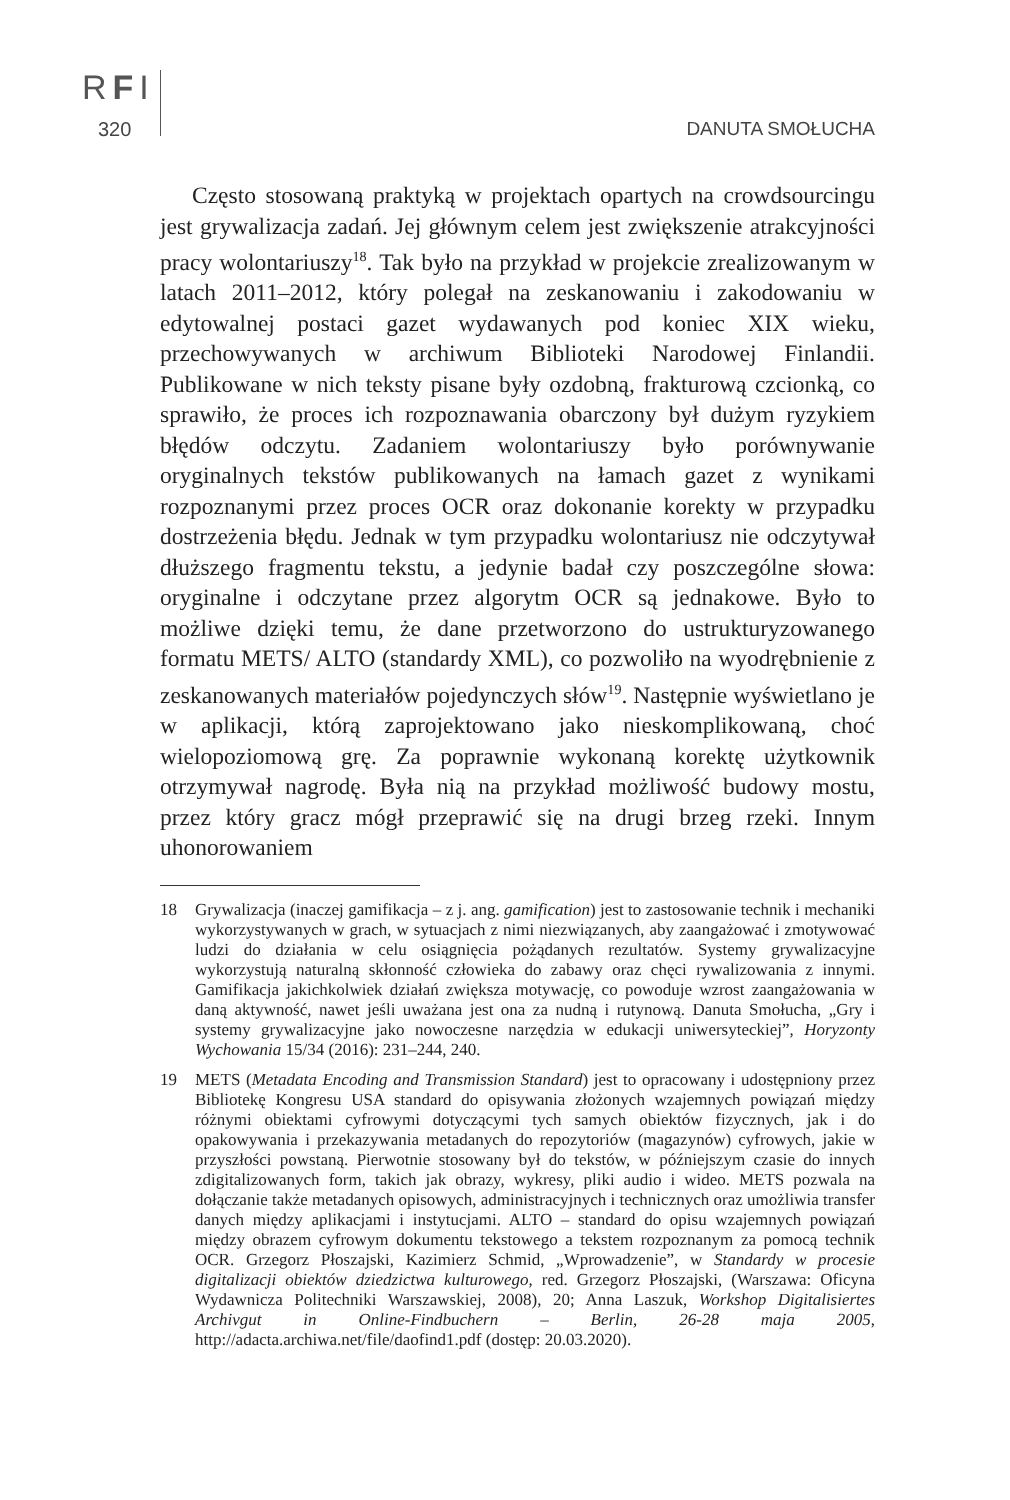RFI
320 DANUTA SMOŁUCHA
Często stosowaną praktyką w projektach opartych na crowdsourcingu jest grywalizacja zadań. Jej głównym celem jest zwiększenie atrakcyjności pracy wolontariuszy<sup>18</sup>. Tak było na przykład w projekcie zrealizowanym w latach 2011–2012, który polegał na zeskanowaniu i zakodowaniu w edytowalnej postaci gazet wydawanych pod koniec XIX wieku, przechowywanych w archiwum Biblioteki Narodowej Finlandii. Publikowane w nich teksty pisane były ozdobną, frakturową czcionką, co sprawiło, że proces ich rozpoznawania obarczony był dużym ryzykiem błędów odczytu. Zadaniem wolontariuszy było porównywanie oryginalnych tekstów publikowanych na łamach gazet z wynikami rozpoznanymi przez proces OCR oraz dokonanie korekty w przypadku dostrzeżenia błędu. Jednak w tym przypadku wolontariusz nie odczytywał dłuższego fragmentu tekstu, a jedynie badał czy poszczególne słowa: oryginalne i odczytane przez algorytm OCR są jednakowe. Było to możliwe dzięki temu, że dane przetworzono do ustrukturyzowanego formatu METS/ ALTO (standardy XML), co pozwoliło na wyodrębnienie z zeskanowanych materiałów pojedynczych słów<sup>19</sup>. Następnie wyświetlano je w aplikacji, którą zaprojektowano jako nieskomplikowaną, choć wielopoziomową grę. Za poprawnie wykonaną korektę użytkownik otrzymywał nagrodę. Była nią na przykład możliwość budowy mostu, przez który gracz mógł przeprawić się na drugi brzeg rzeki. Innym uhonorowaniem
18 Grywalizacja (inaczej gamifikacja – z j. ang. gamification) jest to zastosowanie technik i mechaniki wykorzystywanych w grach, w sytuacjach z nimi niezwiązanych, aby zaangażować i zmotywować ludzi do działania w celu osiągnięcia pożądanych rezultatów. Systemy grywalizacyjne wykorzystują naturalną skłonność człowieka do zabawy oraz chęci rywalizowania z innymi. Gamifikacja jakichkolwiek działań zwiększa motywację, co powoduje wzrost zaangażowania w daną aktywność, nawet jeśli uważana jest ona za nudną i rutynową. Danuta Smołucha, „Gry i systemy grywalizacyjne jako nowoczesne narzędzia w edukacji uniwersyteckiej”, Horyzonty Wychowania 15/34 (2016): 231–244, 240.
19 METS (Metadata Encoding and Transmission Standard) jest to opracowany i udostępniony przez Bibliotekę Kongresu USA standard do opisywania złożonych wzajemnych powiązań między różnymi obiektami cyfrowymi dotyczącymi tych samych obiektów fizycznych, jak i do opakowywania i przekazywania metadanych do repozytoriów (magazynów) cyfrowych, jakie w przyszłości powstaną. Pierwotnie stosowany był do tekstów, w późniejszym czasie do innych zdigitalizowanych form, takich jak obrazy, wykresy, pliki audio i wideo. METS pozwala na dołączanie także metadanych opisowych, administracyjnych i technicznych oraz umożliwia transfer danych między aplikacjami i instytucjami. ALTO – standard do opisu wzajemnych powiązań między obrazem cyfrowym dokumentu tekstowego a tekstem rozpoznanym za pomocą technik OCR. Grzegorz Płoszajski, Kazimierz Schmid, „Wprowadzenie”, w Standardy w procesie digitalizacji obiektów dziedzictwa kulturowego, red. Grzegorz Płoszajski, (Warszawa: Oficyna Wydawnicza Politechniki Warszawskiej, 2008), 20; Anna Laszuk, Workshop Digitalisiertes Archivgut in Online-Findbuchern – Berlin, 26-28 maja 2005, http://adacta.archiwa.net/file/daofind1.pdf (dostęp: 20.03.2020).